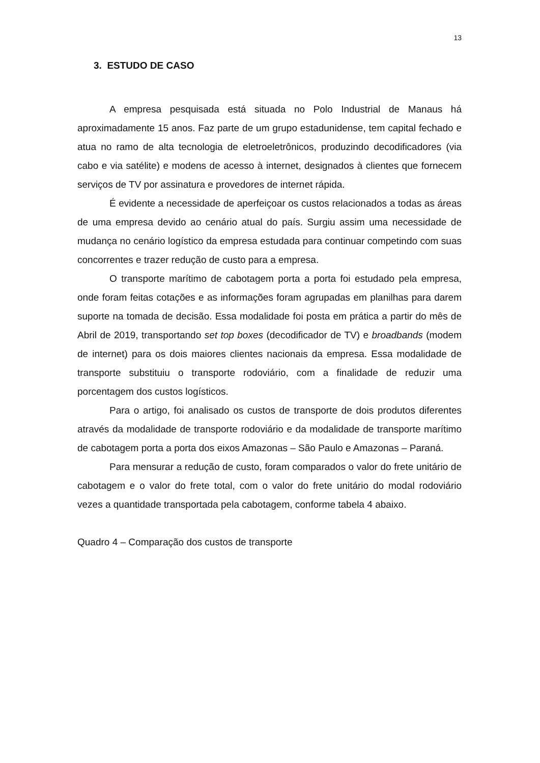13
3. ESTUDO DE CASO
A empresa pesquisada está situada no Polo Industrial de Manaus há aproximadamente 15 anos. Faz parte de um grupo estadunidense, tem capital fechado e atua no ramo de alta tecnologia de eletroeletrônicos, produzindo decodificadores (via cabo e via satélite) e modens de acesso à internet, designados à clientes que fornecem serviços de TV por assinatura e provedores de internet rápida.
É evidente a necessidade de aperfeiçoar os custos relacionados a todas as áreas de uma empresa devido ao cenário atual do país. Surgiu assim uma necessidade de mudança no cenário logístico da empresa estudada para continuar competindo com suas concorrentes e trazer redução de custo para a empresa.
O transporte marítimo de cabotagem porta a porta foi estudado pela empresa, onde foram feitas cotações e as informações foram agrupadas em planilhas para darem suporte na tomada de decisão. Essa modalidade foi posta em prática a partir do mês de Abril de 2019, transportando set top boxes (decodificador de TV) e broadbands (modem de internet) para os dois maiores clientes nacionais da empresa. Essa modalidade de transporte substituiu o transporte rodoviário, com a finalidade de reduzir uma porcentagem dos custos logísticos.
Para o artigo, foi analisado os custos de transporte de dois produtos diferentes através da modalidade de transporte rodoviário e da modalidade de transporte marítimo de cabotagem porta a porta dos eixos Amazonas – São Paulo e Amazonas – Paraná.
Para mensurar a redução de custo, foram comparados o valor do frete unitário de cabotagem e o valor do frete total, com o valor do frete unitário do modal rodoviário vezes a quantidade transportada pela cabotagem, conforme tabela 4 abaixo.
Quadro 4 – Comparação dos custos de transporte